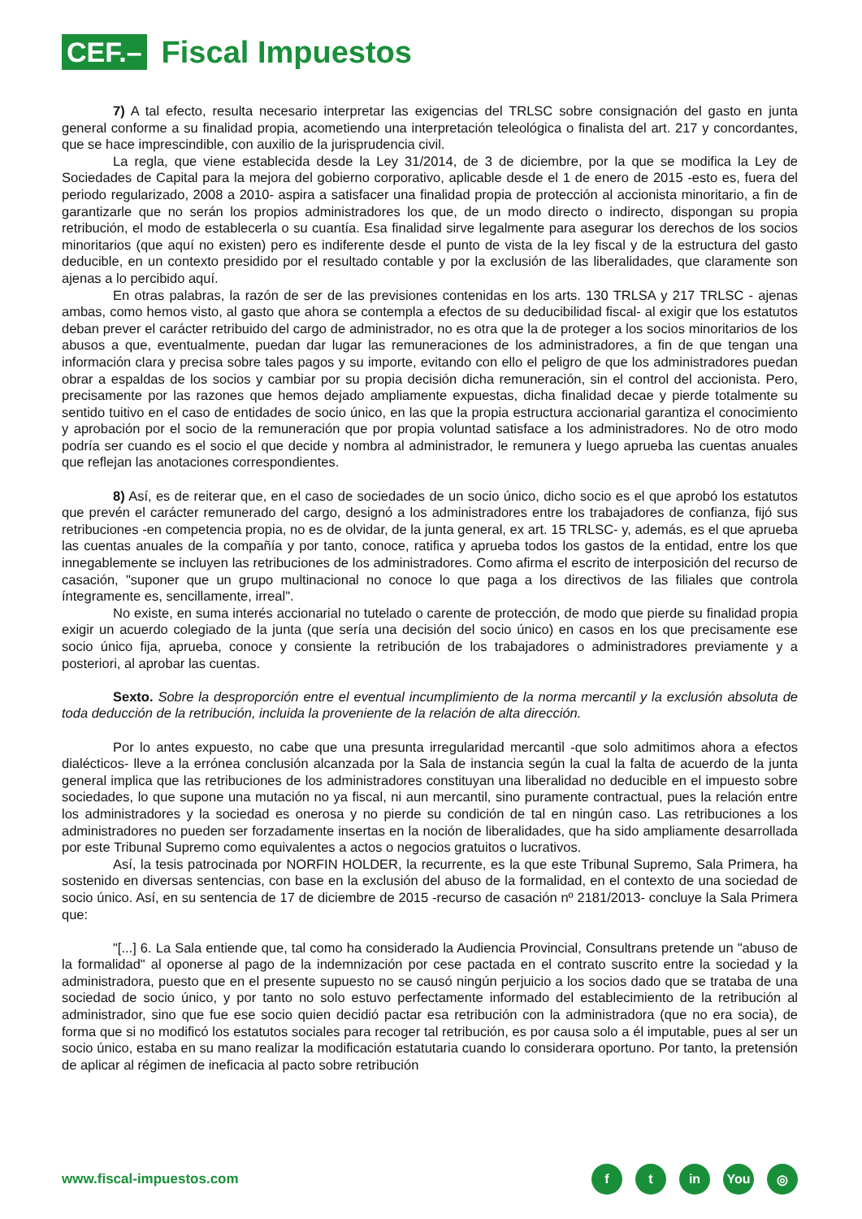CEF.–
Fiscal Impuestos
7) A tal efecto, resulta necesario interpretar las exigencias del TRLSC sobre consignación del gasto en junta general conforme a su finalidad propia, acometiendo una interpretación teleológica o finalista del art. 217 y concordantes, que se hace imprescindible, con auxilio de la jurisprudencia civil.
La regla, que viene establecida desde la Ley 31/2014, de 3 de diciembre, por la que se modifica la Ley de Sociedades de Capital para la mejora del gobierno corporativo, aplicable desde el 1 de enero de 2015 -esto es, fuera del periodo regularizado, 2008 a 2010- aspira a satisfacer una finalidad propia de protección al accionista minoritario, a fin de garantizarle que no serán los propios administradores los que, de un modo directo o indirecto, dispongan su propia retribución, el modo de establecerla o su cuantía. Esa finalidad sirve legalmente para asegurar los derechos de los socios minoritarios (que aquí no existen) pero es indiferente desde el punto de vista de la ley fiscal y de la estructura del gasto deducible, en un contexto presidido por el resultado contable y por la exclusión de las liberalidades, que claramente son ajenas a lo percibido aquí.
En otras palabras, la razón de ser de las previsiones contenidas en los arts. 130 TRLSA y 217 TRLSC - ajenas ambas, como hemos visto, al gasto que ahora se contempla a efectos de su deducibilidad fiscal- al exigir que los estatutos deban prever el carácter retribuido del cargo de administrador, no es otra que la de proteger a los socios minoritarios de los abusos a que, eventualmente, puedan dar lugar las remuneraciones de los administradores, a fin de que tengan una información clara y precisa sobre tales pagos y su importe, evitando con ello el peligro de que los administradores puedan obrar a espaldas de los socios y cambiar por su propia decisión dicha remuneración, sin el control del accionista. Pero, precisamente por las razones que hemos dejado ampliamente expuestas, dicha finalidad decae y pierde totalmente su sentido tuitivo en el caso de entidades de socio único, en las que la propia estructura accionarial garantiza el conocimiento y aprobación por el socio de la remuneración que por propia voluntad satisface a los administradores. No de otro modo podría ser cuando es el socio el que decide y nombra al administrador, le remunera y luego aprueba las cuentas anuales que reflejan las anotaciones correspondientes.
8) Así, es de reiterar que, en el caso de sociedades de un socio único, dicho socio es el que aprobó los estatutos que prevén el carácter remunerado del cargo, designó a los administradores entre los trabajadores de confianza, fijó sus retribuciones -en competencia propia, no es de olvidar, de la junta general, ex art. 15 TRLSC- y, además, es el que aprueba las cuentas anuales de la compañía y por tanto, conoce, ratifica y aprueba todos los gastos de la entidad, entre los que innegablemente se incluyen las retribuciones de los administradores. Como afirma el escrito de interposición del recurso de casación, "suponer que un grupo multinacional no conoce lo que paga a los directivos de las filiales que controla íntegramente es, sencillamente, irreal".
No existe, en suma interés accionarial no tutelado o carente de protección, de modo que pierde su finalidad propia exigir un acuerdo colegiado de la junta (que sería una decisión del socio único) en casos en los que precisamente ese socio único fija, aprueba, conoce y consiente la retribución de los trabajadores o administradores previamente y a posteriori, al aprobar las cuentas.
Sexto. Sobre la desproporción entre el eventual incumplimiento de la norma mercantil y la exclusión absoluta de toda deducción de la retribución, incluida la proveniente de la relación de alta dirección.
Por lo antes expuesto, no cabe que una presunta irregularidad mercantil -que solo admitimos ahora a efectos dialécticos- lleve a la errónea conclusión alcanzada por la Sala de instancia según la cual la falta de acuerdo de la junta general implica que las retribuciones de los administradores constituyan una liberalidad no deducible en el impuesto sobre sociedades, lo que supone una mutación no ya fiscal, ni aun mercantil, sino puramente contractual, pues la relación entre los administradores y la sociedad es onerosa y no pierde su condición de tal en ningún caso. Las retribuciones a los administradores no pueden ser forzadamente insertas en la noción de liberalidades, que ha sido ampliamente desarrollada por este Tribunal Supremo como equivalentes a actos o negocios gratuitos o lucrativos.
Así, la tesis patrocinada por NORFIN HOLDER, la recurrente, es la que este Tribunal Supremo, Sala Primera, ha sostenido en diversas sentencias, con base en la exclusión del abuso de la formalidad, en el contexto de una sociedad de socio único. Así, en su sentencia de 17 de diciembre de 2015 -recurso de casación nº 2181/2013- concluye la Sala Primera que:
"[...] 6. La Sala entiende que, tal como ha considerado la Audiencia Provincial, Consultrans pretende un "abuso de la formalidad" al oponerse al pago de la indemnización por cese pactada en el contrato suscrito entre la sociedad y la administradora, puesto que en el presente supuesto no se causó ningún perjuicio a los socios dado que se trataba de una sociedad de socio único, y por tanto no solo estuvo perfectamente informado del establecimiento de la retribución al administrador, sino que fue ese socio quien decidió pactar esa retribución con la administradora (que no era socia), de forma que si no modificó los estatutos sociales para recoger tal retribución, es por causa solo a él imputable, pues al ser un socio único, estaba en su mano realizar la modificación estatutaria cuando lo considerara oportuno. Por tanto, la pretensión de aplicar al régimen de ineficacia al pacto sobre retribución
www.fiscal-impuestos.com
ft in You ◎